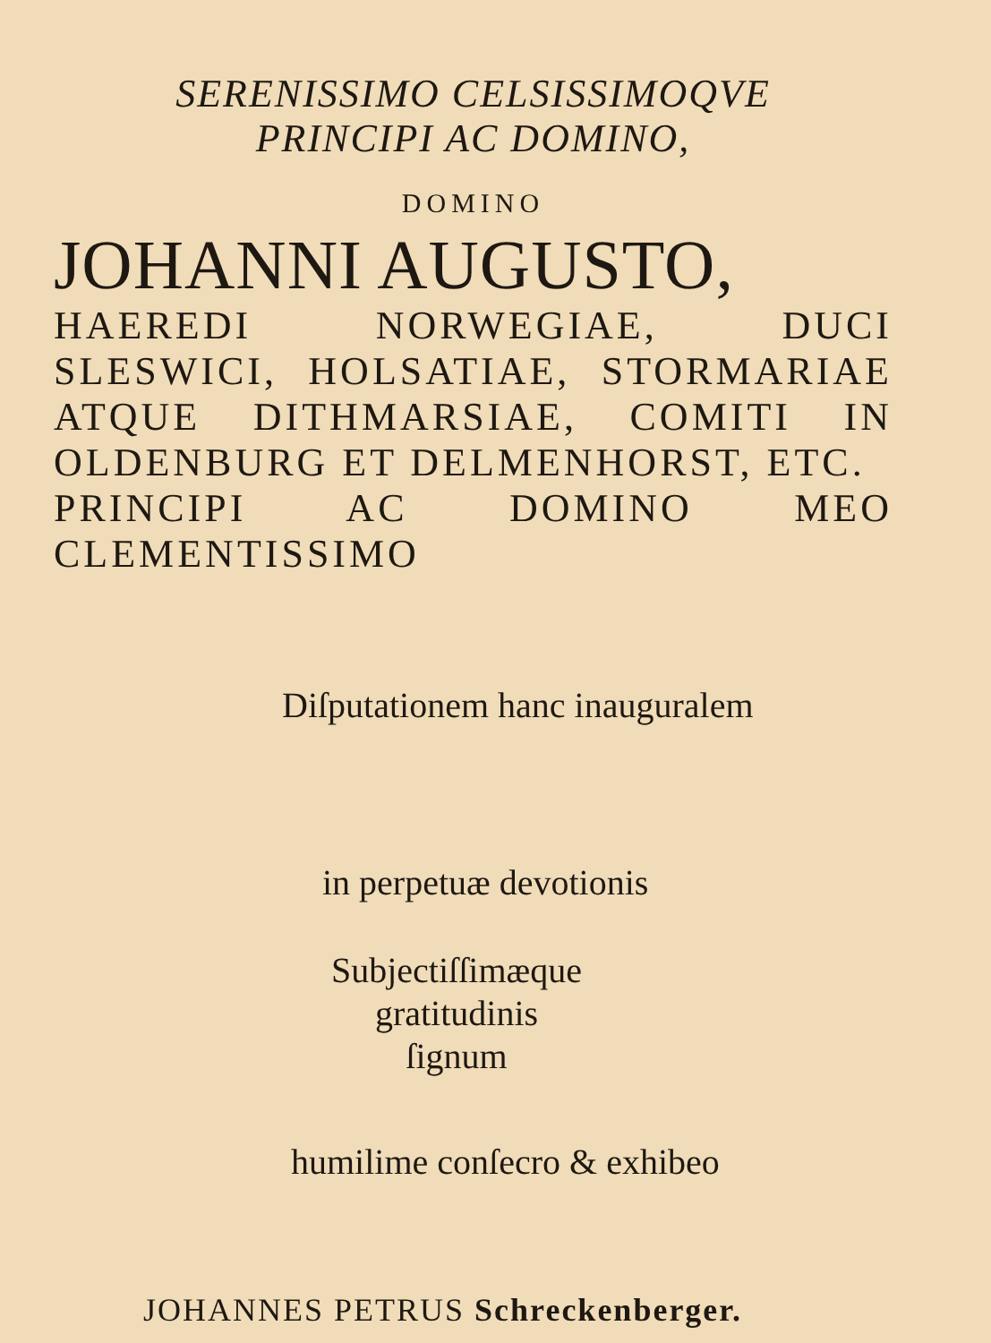SERENISSIMO CELSISSIMOQVE
PRINCIPI AC DOMINO,
DOMINO
JOHANNI AUGUSTO,
HAEREDI NORWEGIAE, DUCI SLESWICI, HOLSATIAE, STORMARIAE ATQUE DITHMARSIAE, COMITI IN OLDENBURG ET DELMENHORST, ETC.
PRINCIPI AC DOMINO MEO CLEMENTISSIMO
Diſputationem hanc inauguralem
in perpetuæ devotionis
Subjectiſſimæque gratitudinis
ſignum
humilime conſecro & exhibeo
JOHANNES PETRUS Schreckenberger.